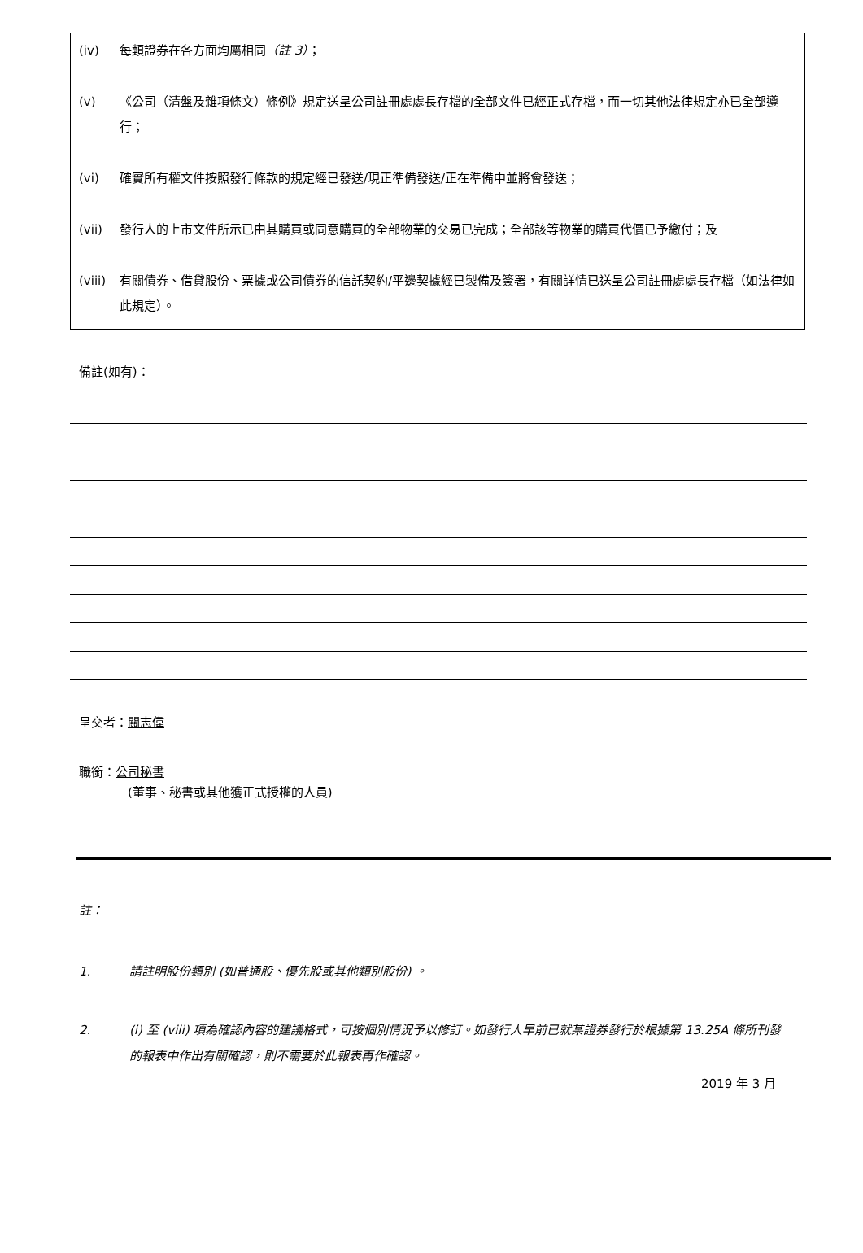(iv) 每類證券在各方面均屬相同（註 3）；
(v) 《公司（清盤及雜項條文）條例》規定送呈公司註冊處處長存檔的全部文件已經正式存檔，而一切其他法律規定亦已全部遵行；
(vi) 確實所有權文件按照發行條款的規定經已發送/現正準備發送/正在準備中並將會發送；
(vii) 發行人的上市文件所示已由其購買或同意購買的全部物業的交易已完成；全部該等物業的購買代價已予繳付；及
(viii) 有關債券、借貸股份、票據或公司債券的信託契約/平邊契據經已製備及簽署，有關詳情已送呈公司註冊處處長存檔（如法律如此規定）。
備註(如有)：
呈交者：關志偉
職銜：公司秘書
(董事、秘書或其他獲正式授權的人員)
註：
1. 請註明股份類別 (如普通股、優先股或其他類別股份) 。
2. (i) 至 (viii) 項為確認內容的建議格式，可按個別情況予以修訂。如發行人早前已就某證券發行於根據第 13.25A 條所刊發的報表中作出有關確認，則不需要於此報表再作確認。
2019 年 3 月